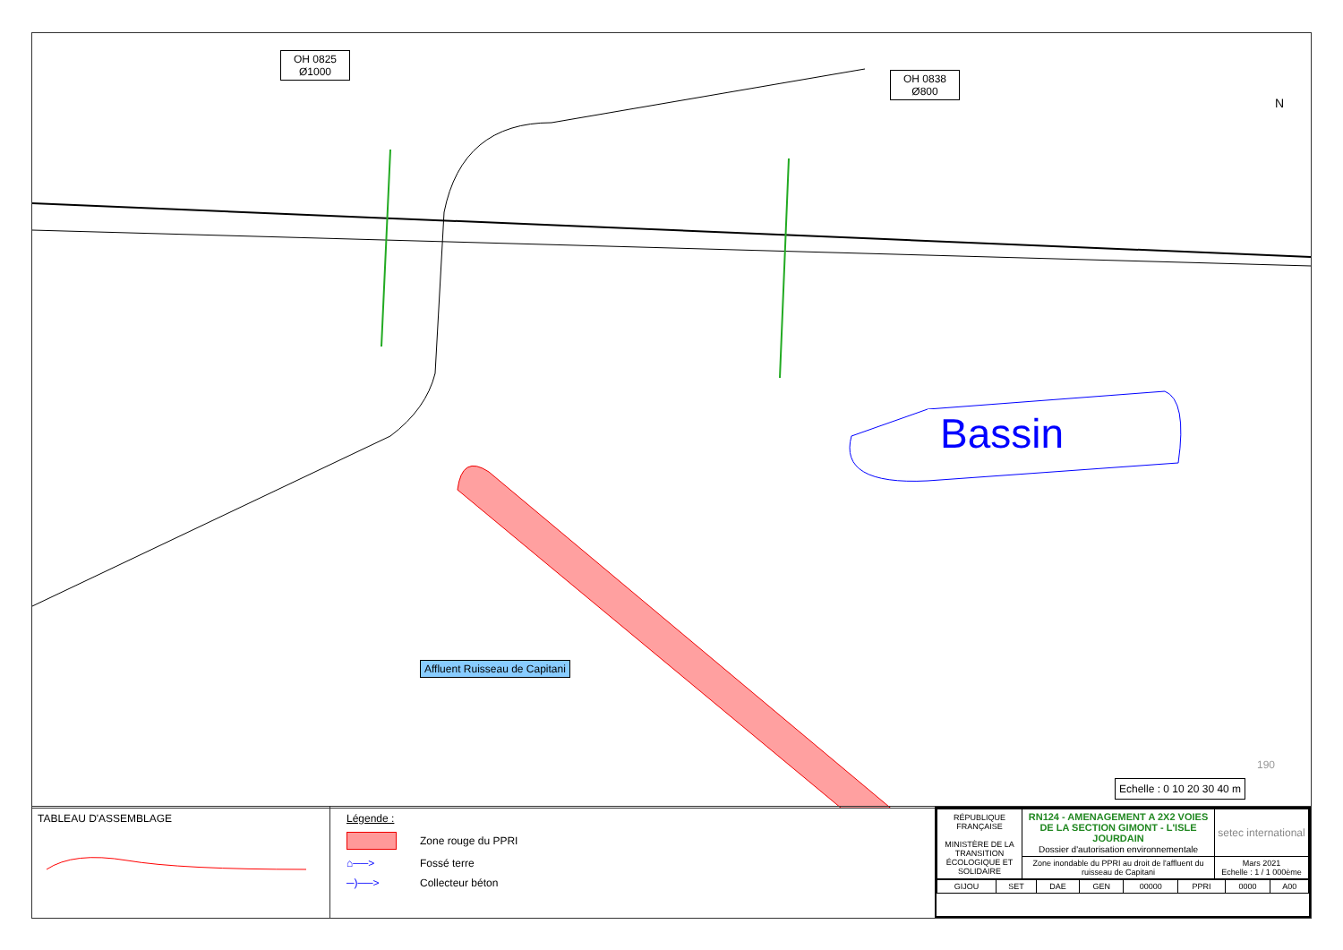OH 0825
Ø1000
OH 0838
Ø800
Bassin
Affluent Ruisseau de Capitani
Echelle : 0 10 20 30 40 m
N
190
TABLEAU D'ASSEMBLAGE Légende :
Zone rouge du PPRI
⌂──> Fossé terre
─)──> Collecteur béton
| RÉPUBLIQUE FRANÇAISE MINISTÈRE DE LA TRANSITION ÉCOLOGIQUE ET SOLIDAIRE | RN124 - AMENAGEMENT A 2X2 VOIES DE LA SECTION GIMONT - L'ISLE JOURDAIN Dossier d'autorisation environnementale | setec international |
| | Zone inondable du PPRI au droit de l'affluent du ruisseau de Capitani | Mars 2021 Echelle : 1 / 1 000ème |
| GIJOU | SET | DAE | GEN | 00000 | PPRI | 0000 | A00 |